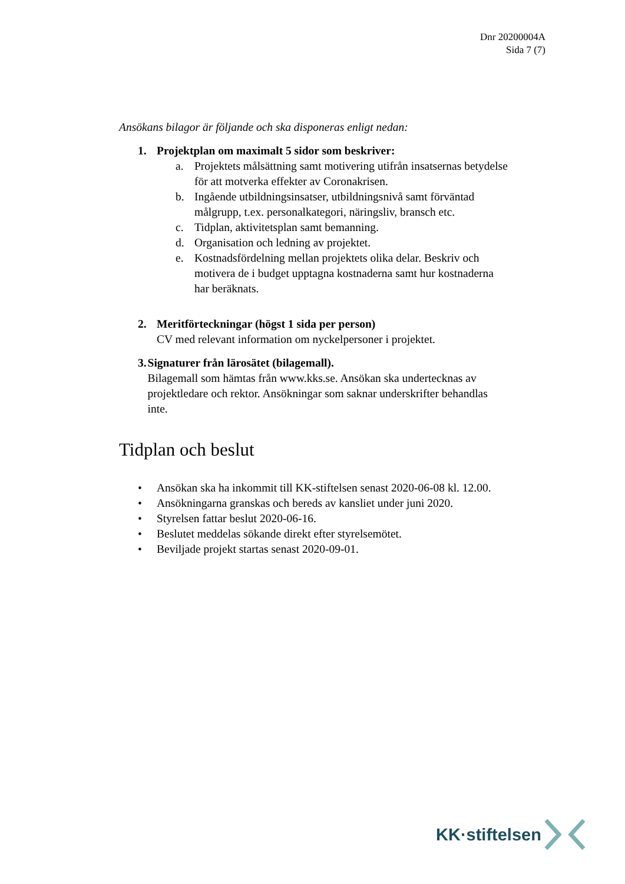Dnr 20200004A
Sida 7 (7)
Ansökans bilagor är följande och ska disponeras enligt nedan:
1. Projektplan om maximalt 5 sidor som beskriver:
a. Projektets målsättning samt motivering utifrån insatsernas betydelse för att motverka effekter av Coronakrisen.
b. Ingående utbildningsinsatser, utbildningsnivå samt förväntad målgrupp, t.ex. personalkategori, näringsliv, bransch etc.
c. Tidplan, aktivitetsplan samt bemanning.
d. Organisation och ledning av projektet.
e. Kostnadsfördelning mellan projektets olika delar. Beskriv och motivera de i budget upptagna kostnaderna samt hur kostnaderna har beräknats.
2. Meritförteckningar (högst 1 sida per person)
CV med relevant information om nyckelpersoner i projektet.
3. Signaturer från lärosätet (bilagemall).
Bilagemall som hämtas från www.kks.se. Ansökan ska undertecknas av projektledare och rektor. Ansökningar som saknar underskrifter behandlas inte.
Tidplan och beslut
• Ansökan ska ha inkommit till KK-stiftelsen senast 2020-06-08 kl. 12.00.
• Ansökningarna granskas och bereds av kansliet under juni 2020.
• Styrelsen fattar beslut 2020-06-16.
• Beslutet meddelas sökande direkt efter styrelsemötet.
• Beviljade projekt startas senast 2020-09-01.
KK·stiftelsen